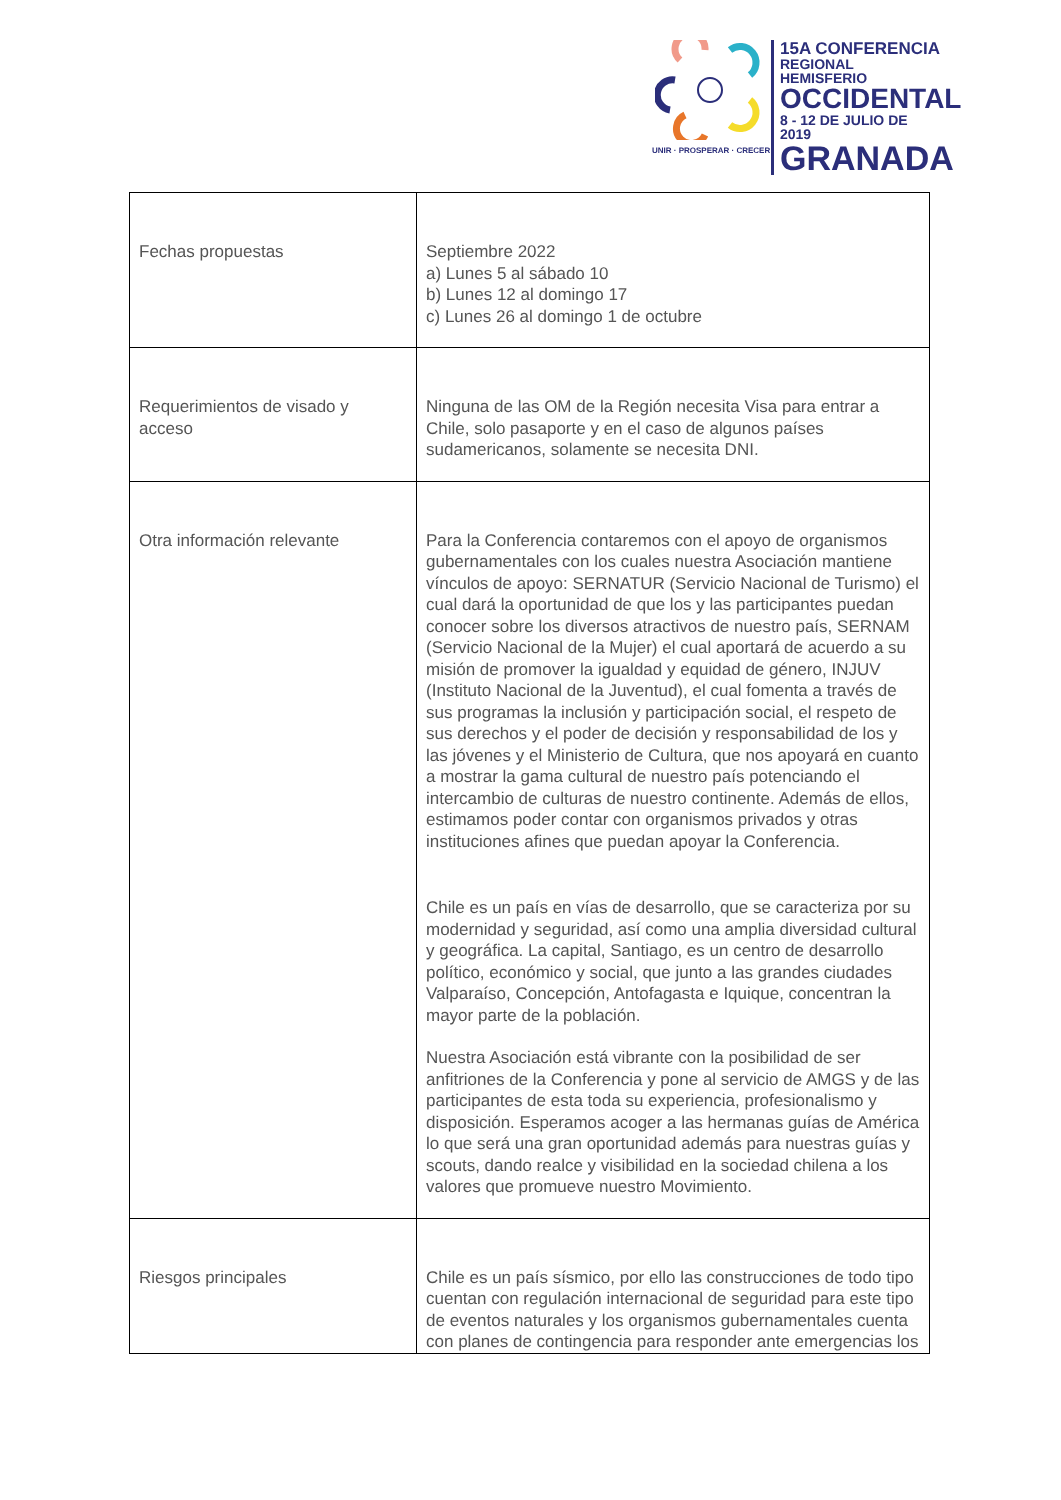UNIR · PROSPERAR · CRECER
15A CONFERENCIA
REGIONAL HEMISFERIO
OCCIDENTAL
8 - 12 DE JULIO DE 2019
GRANADA
| Fechas propuestas | Septiembre 2022 a) Lunes 5 al sábado 10 b) Lunes 12 al domingo 17 c) Lunes 26 al domingo 1 de octubre |
| Requerimientos de visado y acceso | Ninguna de las OM de la Región necesita Visa para entrar a Chile, solo pasaporte y en el caso de algunos países sudamericanos, solamente se necesita DNI. |
| Otra información relevante | Para la Conferencia contaremos con el apoyo de organismos gubernamentales con los cuales nuestra Asociación mantiene vínculos de apoyo: SERNATUR (Servicio Nacional de Turismo) el cual dará la oportunidad de que los y las participantes puedan conocer sobre los diversos atractivos de nuestro país, SERNAM (Servicio Nacional de la Mujer) el cual aportará de acuerdo a su misión de promover la igualdad y equidad de género, INJUV (Instituto Nacional de la Juventud), el cual fomenta a través de sus programas la inclusión y participación social, el respeto de sus derechos y el poder de decisión y responsabilidad de los y las jóvenes y el Ministerio de Cultura, que nos apoyará en cuanto a mostrar la gama cultural de nuestro país potenciando el intercambio de culturas de nuestro continente. Además de ellos, estimamos poder contar con organismos privados y otras instituciones afines que puedan apoyar la Conferencia. Chile es un país en vías de desarrollo, que se caracteriza por su modernidad y seguridad, así como una amplia diversidad cultural y geográfica. La capital, Santiago, es un centro de desarrollo político, económico y social, que junto a las grandes ciudades Valparaíso, Concepción, Antofagasta e Iquique, concentran la mayor parte de la población. Nuestra Asociación está vibrante con la posibilidad de ser anfitriones de la Conferencia y pone al servicio de AMGS y de las participantes de esta toda su experiencia, profesionalismo y disposición. Esperamos acoger a las hermanas guías de América lo que será una gran oportunidad además para nuestras guías y scouts, dando realce y visibilidad en la sociedad chilena a los valores que promueve nuestro Movimiento. |
| Riesgos principales | Chile es un país sísmico, por ello las construcciones de todo tipo cuentan con regulación internacional de seguridad para este tipo de eventos naturales y los organismos gubernamentales cuenta con planes de contingencia para responder ante emergencias los |